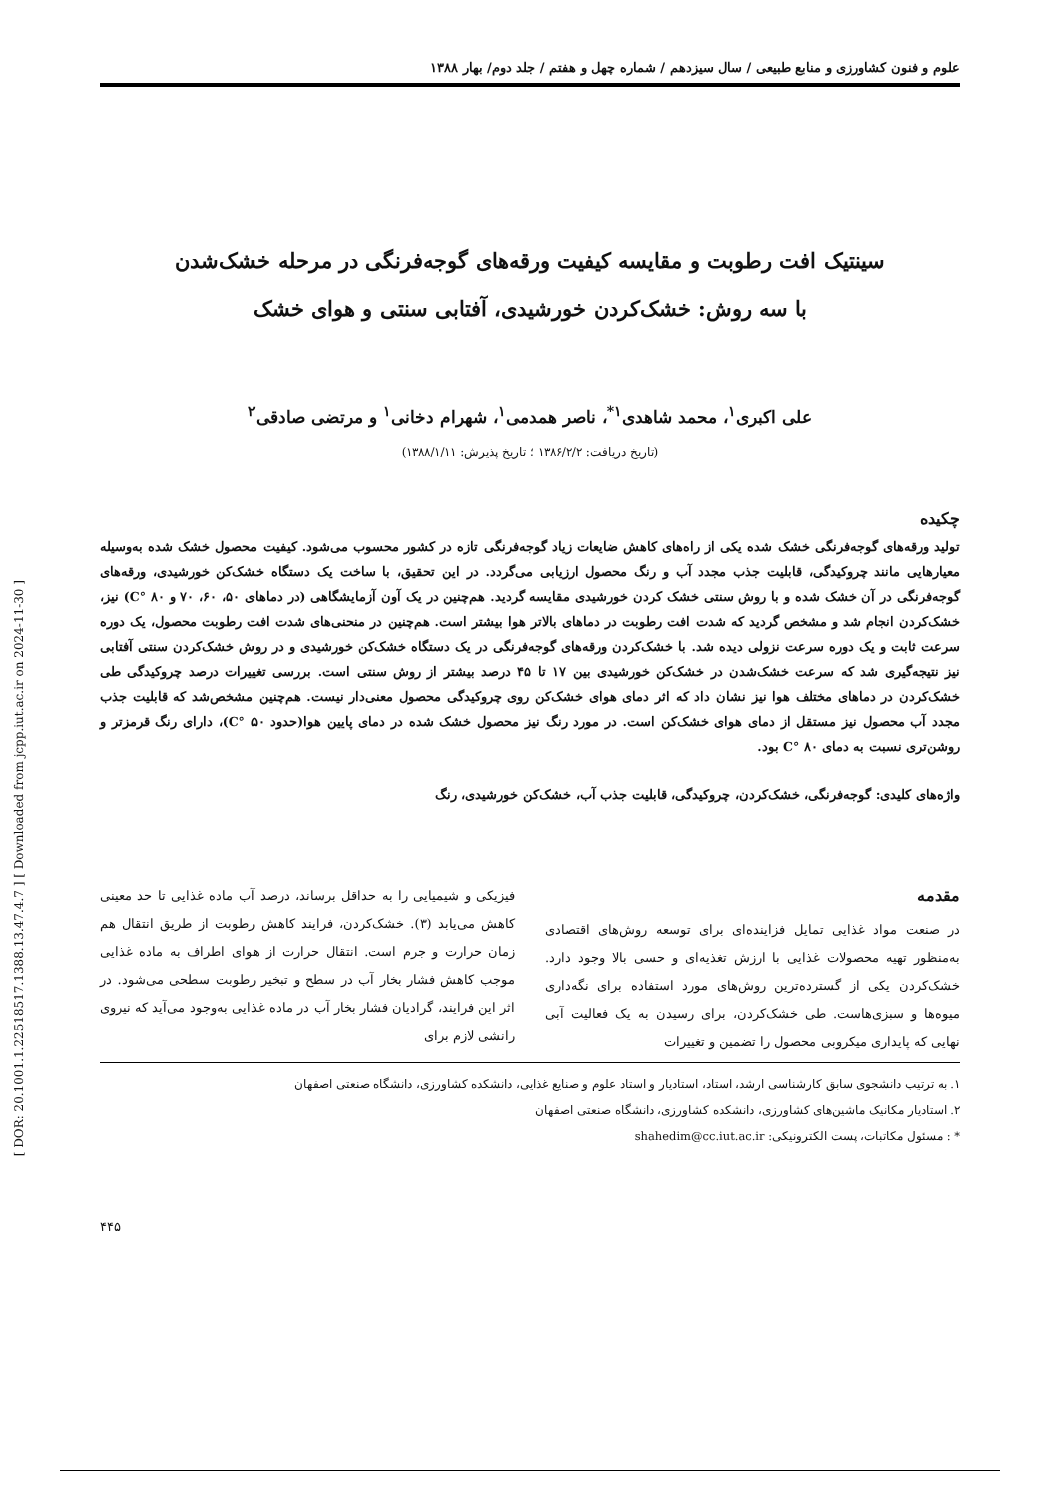علوم و فنون کشاورزی و منابع طبیعی / سال سیزدهم / شماره چهل و هفتم / جلد دوم/ بهار ۱۳۸۸
سینتیک افت رطوبت و مقایسه کیفیت ورقه‌های گوجه‌فرنگی در مرحله خشک‌شدن
با سه روش: خشک‌کردن خورشیدی، آفتابی سنتی و هوای خشک
علی اکبری<sup>۱</sup>، محمد شاهدی<sup>۱*</sup>، ناصر همدمی<sup>۱</sup>، شهرام دخانی<sup>۱</sup> و مرتضی صادقی<sup>۲</sup>
(تاریخ دریافت: ۱۳۸۶/۲/۲ ؛ تاریخ پذیرش: ۱۳۸۸/۱/۱۱)
چکیده
تولید ورقه‌های گوجه‌فرنگی خشک شده یکی از راه‌های کاهش ضایعات زیاد گوجه‌فرنگی تازه در کشور محسوب می‌شود. کیفیت محصول خشک شده به‌وسیله معیارهایی مانند چروکیدگی، قابلیت جذب مجدد آب و رنگ محصول ارزیابی می‌گردد. در این تحقیق، با ساخت یک دستگاه خشک‌کن خورشیدی، ورقه‌های گوجه‌فرنگی در آن خشک شده و با روش سنتی خشک کردن خورشیدی مقایسه گردید. هم‌چنین در یک آون آزمایشگاهی (در دماهای ۵۰، ۶۰، ۷۰ و ۸۰ °C) نیز، خشک‌کردن انجام شد و مشخص گردید که شدت افت رطوبت در دماهای بالاتر هوا بیشتر است. هم‌چنین در منحنی‌های شدت افت رطوبت محصول، یک دوره سرعت ثابت و یک دوره سرعت نزولی دیده شد. با خشک‌کردن ورقه‌های گوجه‌فرنگی در یک دستگاه خشک‌کن خورشیدی و در روش خشک‌کردن سنتی آفتابی نیز نتیجه‌گیری شد که سرعت خشک‌شدن در خشک‌کن خورشیدی بین ۱۷ تا ۴۵ درصد بیشتر از روش سنتی است. بررسی تغییرات درصد چروکیدگی طی خشک‌کردن در دماهای مختلف هوا نیز نشان داد که اثر دمای هوای خشک‌کن روی چروکیدگی محصول معنی‌دار نیست. هم‌چنین مشخص‌شد که قابلیت جذب مجدد آب محصول نیز مستقل از دمای هوای خشک‌کن است. در مورد رنگ نیز محصول خشک شده در دمای پایین هوا(حدود ۵۰ °C)، دارای رنگ قرمزتر و روشن‌تری نسبت به دمای ۸۰ °C بود.
واژه‌های کلیدی: گوجه‌فرنگی، خشک‌کردن، چروکیدگی، قابلیت جذب آب، خشک‌کن خورشیدی، رنگ
مقدمه
در صنعت مواد غذایی تمایل فزاینده‌ای برای توسعه روش‌های اقتصادی به‌منظور تهیه محصولات غذایی با ارزش تغذیه‌ای و حسی بالا وجود دارد. خشک‌کردن یکی از گسترده‌ترین روش‌های مورد استفاده برای نگه‌داری میوه‌ها و سبزی‌هاست. طی خشک‌کردن، برای رسیدن به یک فعالیت آبی نهایی که پایداری میکروبی محصول را تضمین و تغییرات
فیزیکی و شیمیایی را به حداقل برساند، درصد آب ماده غذایی تا حد معینی کاهش می‌یابد (۳). خشک‌کردن، فرایند کاهش رطوبت از طریق انتقال هم زمان حرارت و جرم است. انتقال حرارت از هوای اطراف به ماده غذایی موجب کاهش فشار بخار آب در سطح و تبخیر رطوبت سطحی می‌شود. در اثر این فرایند، گرادیان فشار بخار آب در ماده غذایی به‌وجود می‌آید که نیروی رانشی لازم برای
۱. به ترتیب دانشجوی سابق کارشناسی ارشد، استاد، استادیار و استاد علوم و صنایع غذایی، دانشکده کشاورزی، دانشگاه صنعتی اصفهان
۲. استادیار مکانیک ماشین‌های کشاورزی، دانشکده کشاورزی، دانشگاه صنعتی اصفهان
* : مسئول مکاتبات، پست الکترونیکی: shahedim@cc.iut.ac.ir
۴۴۵
[ DOR: 20.1001.1.22518517.1388.13.47.4.7 ] [ Downloaded from jcpp.iut.ac.ir on 2024-11-30 ]